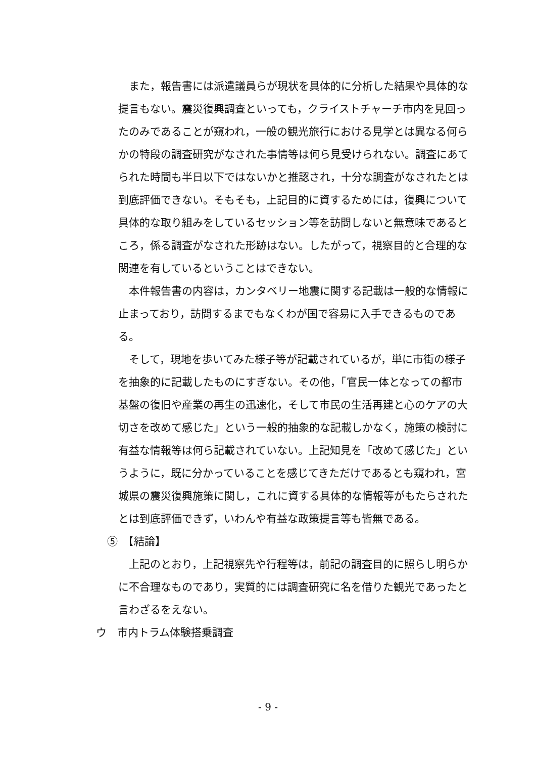また，報告書には派遣議員らが現状を具体的に分析した結果や具体的な提言もない。震災復興調査といっても，クライストチャーチ市内を見回ったのみであることが窺われ，一般の観光旅行における見学とは異なる何らかの特段の調査研究がなされた事情等は何ら見受けられない。調査にあてられた時間も半日以下ではないかと推認され，十分な調査がなされたとは到底評価できない。そもそも，上記目的に資するためには，復興について具体的な取り組みをしているセッション等を訪問しないと無意味であるところ，係る調査がなされた形跡はない。したがって，視察目的と合理的な関連を有しているということはできない。
本件報告書の内容は，カンタベリー地震に関する記載は一般的な情報に止まっており，訪問するまでもなくわが国で容易に入手できるものである。
そして，現地を歩いてみた様子等が記載されているが，単に市街の様子を抽象的に記載したものにすぎない。その他，「官民一体となっての都市基盤の復旧や産業の再生の迅速化，そして市民の生活再建と心のケアの大切さを改めて感じた」という一般的抽象的な記載しかなく，施策の検討に有益な情報等は何ら記載されていない。上記知見を「改めて感じた」というように，既に分かっていることを感じてきただけであるとも窺われ，宮城県の震災復興施策に関し，これに資する具体的な情報等がもたらされたとは到底評価できず，いわんや有益な政策提言等も皆無である。
⑤　【結論】
上記のとおり，上記視察先や行程等は，前記の調査目的に照らし明らかに不合理なものであり，実質的には調査研究に名を借りた観光であったと言わざるをえない。
ウ　市内トラム体験搭乗調査
- 9 -